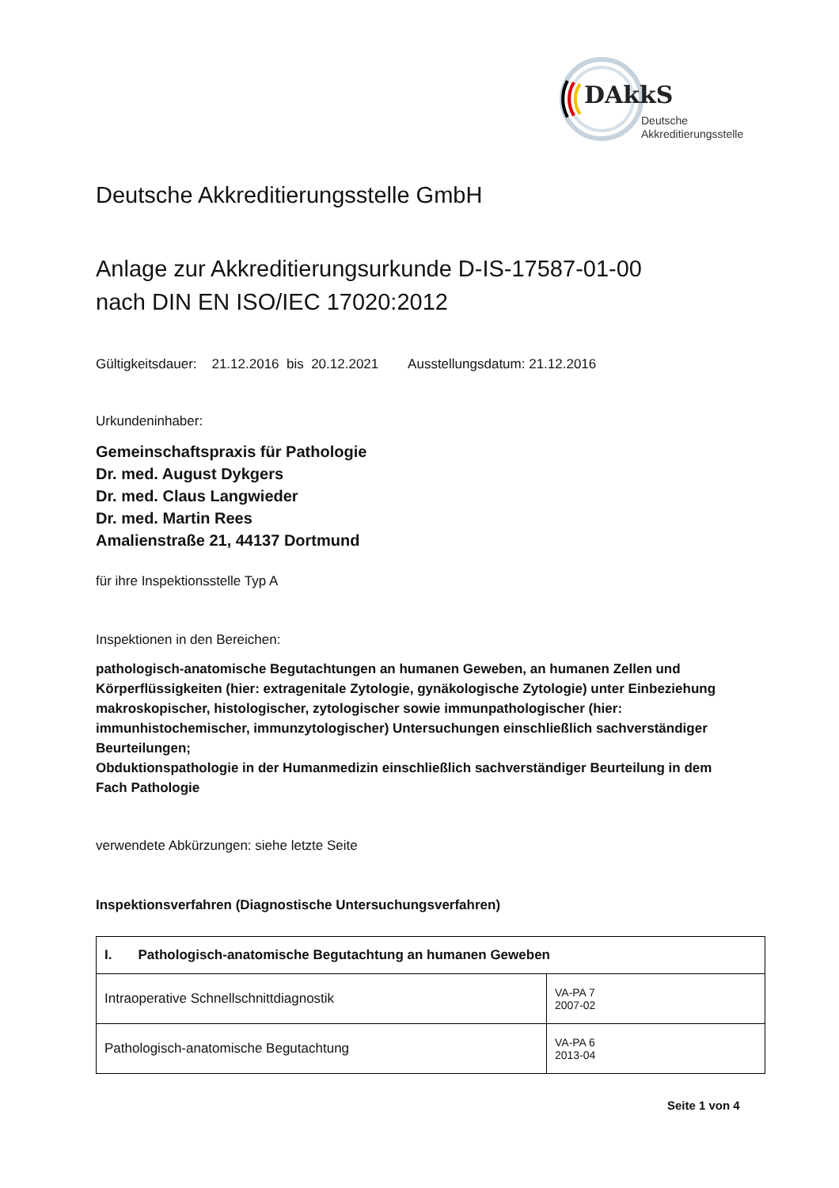DAkkS
Deutsche
Akkreditierungsstelle
Deutsche Akkreditierungsstelle GmbH
Anlage zur Akkreditierungsurkunde D-IS-17587-01-00
nach DIN EN ISO/IEC 17020:2012
Gültigkeitsdauer: 21.12.2016 bis 20.12.2021 Ausstellungsdatum: 21.12.2016
Urkundeninhaber:
Gemeinschaftspraxis für Pathologie
Dr. med. August Dykgers
Dr. med. Claus Langwieder
Dr. med. Martin Rees
Amalienstraße 21, 44137 Dortmund
für ihre Inspektionsstelle Typ A
Inspektionen in den Bereichen:
pathologisch-anatomische Begutachtungen an humanen Geweben, an humanen Zellen und Körperflüssigkeiten (hier: extragenitale Zytologie, gynäkologische Zytologie) unter Einbeziehung makroskopischer, histologischer, zytologischer sowie immunpathologischer (hier: immunhistochemischer, immunzytologischer) Untersuchungen einschließlich sachverständiger Beurteilungen;
Obduktionspathologie in der Humanmedizin einschließlich sachverständiger Beurteilung in dem Fach Pathologie
verwendete Abkürzungen: siehe letzte Seite
Inspektionsverfahren (Diagnostische Untersuchungsverfahren)
| I. Pathologisch-anatomische Begutachtung an humanen Geweben | |
| Intraoperative Schnellschnittdiagnostik | VA-PA 7 2007-02 |
| Pathologisch-anatomische Begutachtung | VA-PA 6 2013-04 |
Seite 1 von 4